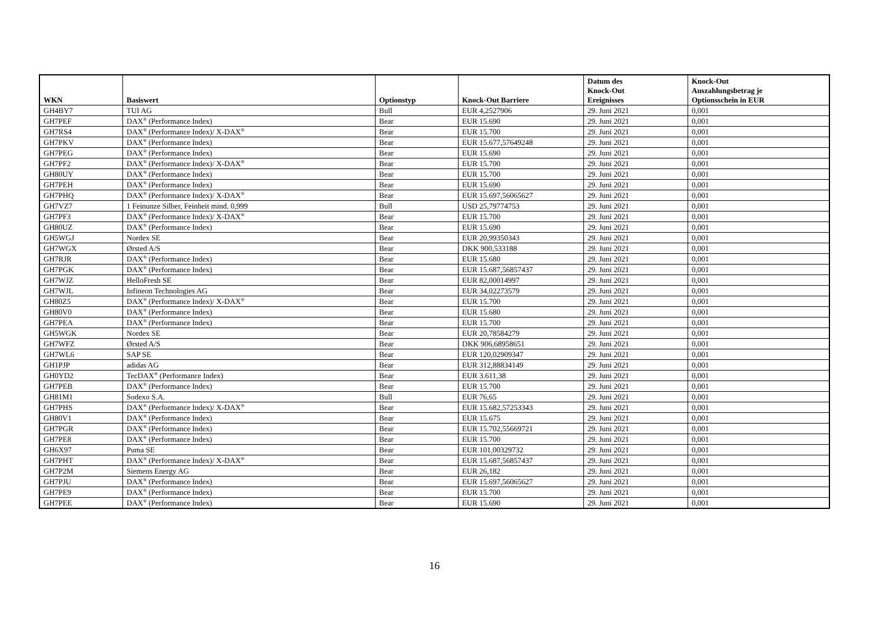| WKN | Basiswert | Optionstyp | Knock-Out Barriere | Datum des Knock-Out Ereignisses | Knock-Out Auszahlungsbetrag je Optionsschein in EUR |
| --- | --- | --- | --- | --- | --- |
| GH4BY7 | TUI AG | Bull | EUR 4,2527906 | 29. Juni 2021 | 0,001 |
| GH7PEF | DAX<sup>®</sup> (Performance Index) | Bear | EUR 15.690 | 29. Juni 2021 | 0,001 |
| GH7RS4 | DAX<sup>®</sup> (Performance Index)/ X-DAX<sup>®</sup> | Bear | EUR 15.700 | 29. Juni 2021 | 0,001 |
| GH7PKV | DAX<sup>®</sup> (Performance Index) | Bear | EUR 15.677,57649248 | 29. Juni 2021 | 0,001 |
| GH7PEG | DAX<sup>®</sup> (Performance Index) | Bear | EUR 15.690 | 29. Juni 2021 | 0,001 |
| GH7PF2 | DAX<sup>®</sup> (Performance Index)/ X-DAX<sup>®</sup> | Bear | EUR 15.700 | 29. Juni 2021 | 0,001 |
| GH80UY | DAX<sup>®</sup> (Performance Index) | Bear | EUR 15.700 | 29. Juni 2021 | 0,001 |
| GH7PEH | DAX<sup>®</sup> (Performance Index) | Bear | EUR 15.690 | 29. Juni 2021 | 0,001 |
| GH7PHQ | DAX<sup>®</sup> (Performance Index)/ X-DAX<sup>®</sup> | Bear | EUR 15.697,56065627 | 29. Juni 2021 | 0,001 |
| GH7VZ7 | 1 Feinunze Silber, Feinheit mind. 0,999 | Bull | USD 25,79774753 | 29. Juni 2021 | 0,001 |
| GH7PF3 | DAX<sup>®</sup> (Performance Index)/ X-DAX<sup>®</sup> | Bear | EUR 15.700 | 29. Juni 2021 | 0,001 |
| GH80UZ | DAX<sup>®</sup> (Performance Index) | Bear | EUR 15.690 | 29. Juni 2021 | 0,001 |
| GH5WGJ | Nordex SE | Bear | EUR 20,99350343 | 29. Juni 2021 | 0,001 |
| GH7WGX | Ørsted A/S | Bear | DKK 900,533188 | 29. Juni 2021 | 0,001 |
| GH7RJR | DAX<sup>®</sup> (Performance Index) | Bear | EUR 15.680 | 29. Juni 2021 | 0,001 |
| GH7PGK | DAX<sup>®</sup> (Performance Index) | Bear | EUR 15.687,56857437 | 29. Juni 2021 | 0,001 |
| GH7WJZ | HelloFresh SE | Bear | EUR 82,00014997 | 29. Juni 2021 | 0,001 |
| GH7WJL | Infineon Technologies AG | Bear | EUR 34,02273579 | 29. Juni 2021 | 0,001 |
| GH80Z5 | DAX<sup>®</sup> (Performance Index)/ X-DAX<sup>®</sup> | Bear | EUR 15.700 | 29. Juni 2021 | 0,001 |
| GH80V0 | DAX<sup>®</sup> (Performance Index) | Bear | EUR 15.680 | 29. Juni 2021 | 0,001 |
| GH7PEA | DAX<sup>®</sup> (Performance Index) | Bear | EUR 15.700 | 29. Juni 2021 | 0,001 |
| GH5WGK | Nordex SE | Bear | EUR 20,78584279 | 29. Juni 2021 | 0,001 |
| GH7WFZ | Ørsted A/S | Bear | DKK 906,68958651 | 29. Juni 2021 | 0,001 |
| GH7WL6 | SAP SE | Bear | EUR 120,02909347 | 29. Juni 2021 | 0,001 |
| GH1PJP | adidas AG | Bear | EUR 312,88834149 | 29. Juni 2021 | 0,001 |
| GH0YD2 | TecDAX<sup>®</sup> (Performance Index) | Bear | EUR 3.611,38 | 29. Juni 2021 | 0,001 |
| GH7PEB | DAX<sup>®</sup> (Performance Index) | Bear | EUR 15.700 | 29. Juni 2021 | 0,001 |
| GH81M1 | Sodexo S.A. | Bull | EUR 76,65 | 29. Juni 2021 | 0,001 |
| GH7PHS | DAX<sup>®</sup> (Performance Index)/ X-DAX<sup>®</sup> | Bear | EUR 15.682,57253343 | 29. Juni 2021 | 0,001 |
| GH80V1 | DAX<sup>®</sup> (Performance Index) | Bear | EUR 15.675 | 29. Juni 2021 | 0,001 |
| GH7PGR | DAX<sup>®</sup> (Performance Index) | Bear | EUR 15.702,55669721 | 29. Juni 2021 | 0,001 |
| GH7PE8 | DAX<sup>®</sup> (Performance Index) | Bear | EUR 15.700 | 29. Juni 2021 | 0,001 |
| GH6X97 | Puma SE | Bear | EUR 101,00329732 | 29. Juni 2021 | 0,001 |
| GH7PHT | DAX<sup>®</sup> (Performance Index)/ X-DAX<sup>®</sup> | Bear | EUR 15.687,56857437 | 29. Juni 2021 | 0,001 |
| GH7P2M | Siemens Energy AG | Bear | EUR 26,182 | 29. Juni 2021 | 0,001 |
| GH7PJU | DAX<sup>®</sup> (Performance Index) | Bear | EUR 15.697,56065627 | 29. Juni 2021 | 0,001 |
| GH7PE9 | DAX<sup>®</sup> (Performance Index) | Bear | EUR 15.700 | 29. Juni 2021 | 0,001 |
| GH7PEE | DAX<sup>®</sup> (Performance Index) | Bear | EUR 15.690 | 29. Juni 2021 | 0,001 |
16